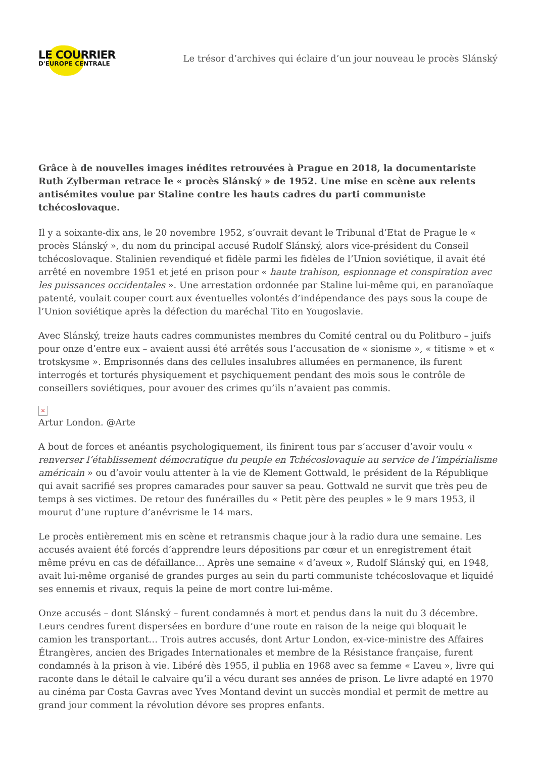LE COURRIER
D'EUROPE CENTRALE
Le trésor d’archives qui éclaire d’un jour nouveau le procès Slánský
Grâce à de nouvelles images inédites retrouvées à Prague en 2018, la documentariste Ruth Zylberman retrace le « procès Slánský » de 1952. Une mise en scène aux relents antisémites voulue par Staline contre les hauts cadres du parti communiste tchécoslovaque.
Il y a soixante-dix ans, le 20 novembre 1952, s’ouvrait devant le Tribunal d’Etat de Prague le « procès Slánský », du nom du principal accusé Rudolf Slánský, alors vice-président du Conseil tchécoslovaque. Stalinien revendiqué et fidèle parmi les fidèles de l’Union soviétique, il avait été arrêté en novembre 1951 et jeté en prison pour « haute trahison, espionnage et conspiration avec les puissances occidentales ». Une arrestation ordonnée par Staline lui-même qui, en paranoïaque patenté, voulait couper court aux éventuelles volontés d’indépendance des pays sous la coupe de l’Union soviétique après la défection du maréchal Tito en Yougoslavie.
Avec Slánský, treize hauts cadres communistes membres du Comité central ou du Politburo – juifs pour onze d’entre eux – avaient aussi été arrêtés sous l’accusation de « sionisme », « titisme » et « trotskysme ». Emprisonnés dans des cellules insalubres allumées en permanence, ils furent interrogés et torturés physiquement et psychiquement pendant des mois sous le contrôle de conseillers soviétiques, pour avouer des crimes qu’ils n’avaient pas commis.
×
Artur London. @Arte
A bout de forces et anéantis psychologiquement, ils finirent tous par s’accuser d’avoir voulu « renverser l’établissement démocratique du peuple en Tchécoslovaquie au service de l’impérialisme américain » ou d’avoir voulu attenter à la vie de Klement Gottwald, le président de la République qui avait sacrifié ses propres camarades pour sauver sa peau. Gottwald ne survit que très peu de temps à ses victimes. De retour des funérailles du « Petit père des peuples » le 9 mars 1953, il mourut d’une rupture d’anévrisme le 14 mars.
Le procès entièrement mis en scène et retransmis chaque jour à la radio dura une semaine. Les accusés avaient été forcés d’apprendre leurs dépositions par cœur et un enregistrement était même prévu en cas de défaillance… Après une semaine « d’aveux », Rudolf Slánský qui, en 1948, avait lui-même organisé de grandes purges au sein du parti communiste tchécoslovaque et liquidé ses ennemis et rivaux, requis la peine de mort contre lui-même.
Onze accusés – dont Slánský – furent condamnés à mort et pendus dans la nuit du 3 décembre. Leurs cendres furent dispersées en bordure d’une route en raison de la neige qui bloquait le camion les transportant… Trois autres accusés, dont Artur London, ex-vice-ministre des Affaires Étrangères, ancien des Brigades Internationales et membre de la Résistance française, furent condamnés à la prison à vie. Libéré dès 1955, il publia en 1968 avec sa femme « L’aveu », livre qui raconte dans le détail le calvaire qu’il a vécu durant ses années de prison. Le livre adapté en 1970 au cinéma par Costa Gavras avec Yves Montand devint un succès mondial et permit de mettre au grand jour comment la révolution dévore ses propres enfants.